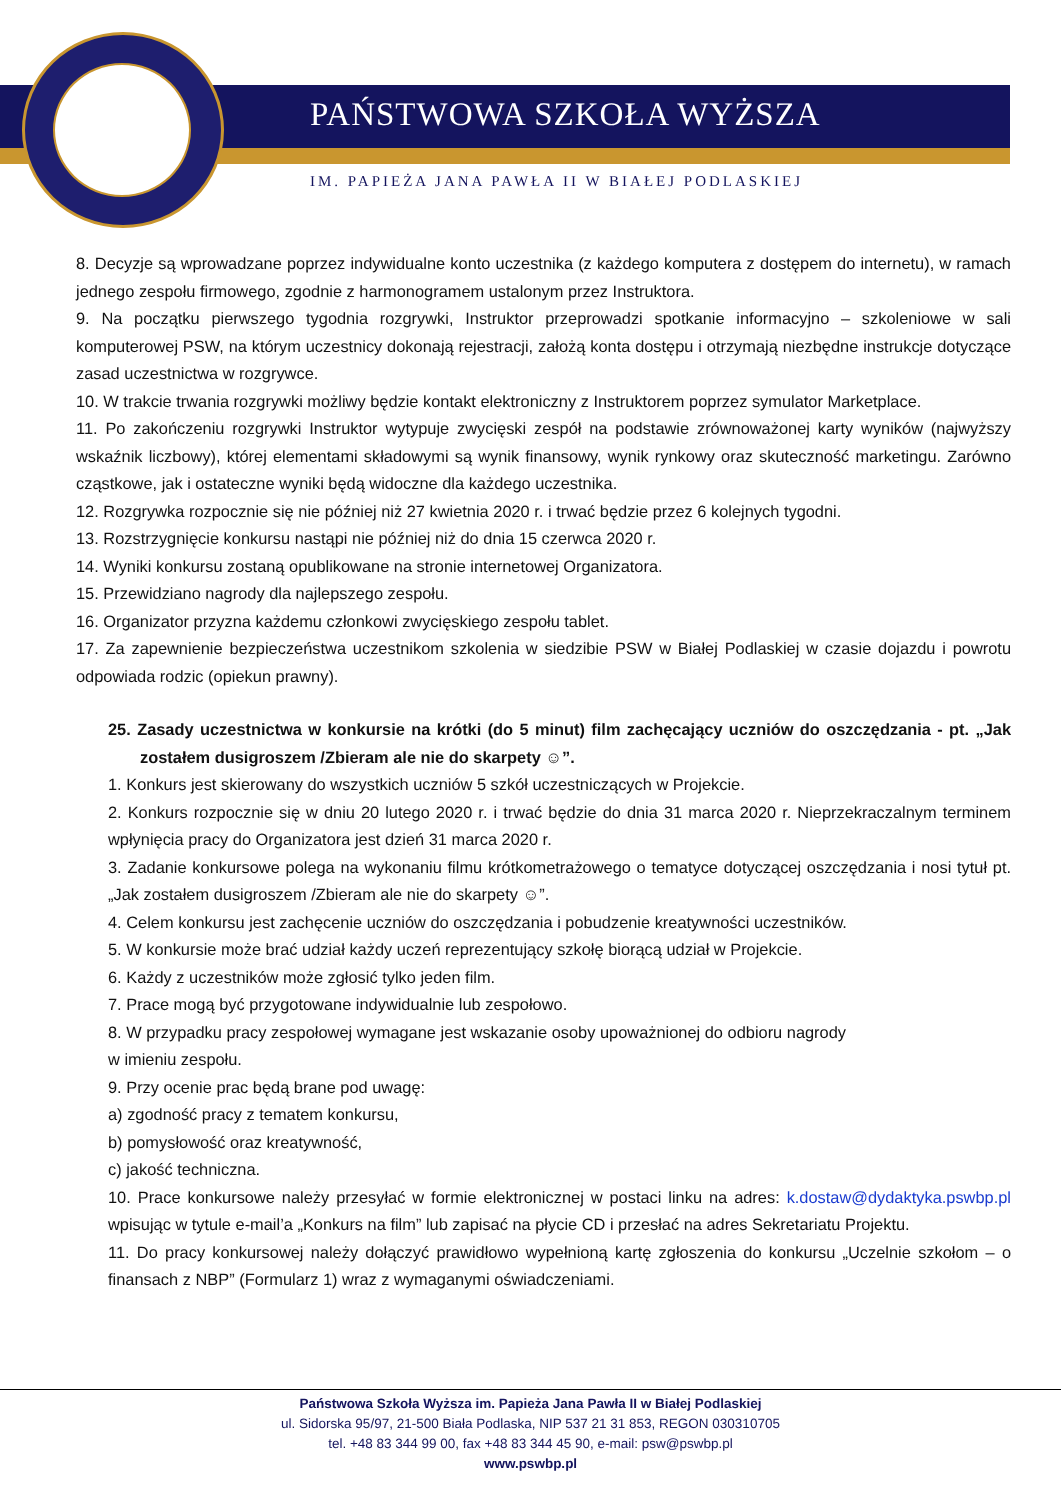PAŃSTWOWA SZKOŁA WYŻSZA
IM. PAPIEŻA JANA PAWŁA II W BIAŁEJ PODLASKIEJ
8. Decyzje są wprowadzane poprzez indywidualne konto uczestnika (z każdego komputera z dostępem do internetu), w ramach jednego zespołu firmowego, zgodnie z harmonogramem ustalonym przez Instruktora.
9. Na początku pierwszego tygodnia rozgrywki, Instruktor przeprowadzi spotkanie informacyjno – szkoleniowe w sali komputerowej PSW, na którym uczestnicy dokonają rejestracji, założą konta dostępu i otrzymają niezbędne instrukcje dotyczące zasad uczestnictwa w rozgrywce.
10. W trakcie trwania rozgrywki możliwy będzie kontakt elektroniczny z Instruktorem poprzez symulator Marketplace.
11. Po zakończeniu rozgrywki Instruktor wytypuje zwycięski zespół na podstawie zrównoważonej karty wyników (najwyższy wskaźnik liczbowy), której elementami składowymi są wynik finansowy, wynik rynkowy oraz skuteczność marketingu. Zarówno cząstkowe, jak i ostateczne wyniki będą widoczne dla każdego uczestnika.
12. Rozgrywka rozpocznie się nie później niż 27 kwietnia 2020 r. i trwać będzie przez 6 kolejnych tygodni.
13. Rozstrzygnięcie konkursu nastąpi nie później niż do dnia 15 czerwca 2020 r.
14. Wyniki konkursu zostaną opublikowane na stronie internetowej Organizatora.
15. Przewidziano nagrody dla najlepszego zespołu.
16. Organizator przyzna każdemu członkowi zwycięskiego zespołu tablet.
17. Za zapewnienie bezpieczeństwa uczestnikom szkolenia w siedzibie PSW w Białej Podlaskiej w czasie dojazdu i powrotu odpowiada rodzic (opiekun prawny).
25. Zasady uczestnictwa w konkursie na krótki (do 5 minut) film zachęcający uczniów do oszczędzania - pt. „Jak zostałem dusigroszem /Zbieram ale nie do skarpety ☺”.
1. Konkurs jest skierowany do wszystkich uczniów 5 szkół uczestniczących w Projekcie.
2. Konkurs rozpocznie się w dniu 20 lutego 2020 r. i trwać będzie do dnia 31 marca 2020 r. Nieprzekraczalnym terminem wpłynięcia pracy do Organizatora jest dzień 31 marca 2020 r.
3. Zadanie konkursowe polega na wykonaniu filmu krótkometrażowego o tematyce dotyczącej oszczędzania i nosi tytuł pt. „Jak zostałem dusigroszem /Zbieram ale nie do skarpety ☺”.
4. Celem konkursu jest zachęcenie uczniów do oszczędzania i pobudzenie kreatywności uczestników.
5. W konkursie może brać udział każdy uczeń reprezentujący szkołę biorącą udział w Projekcie.
6. Każdy z uczestników może zgłosić tylko jeden film.
7. Prace mogą być przygotowane indywidualnie lub zespołowo.
8. W przypadku pracy zespołowej wymagane jest wskazanie osoby upoważnionej do odbioru nagrody
w imieniu zespołu.
9. Przy ocenie prac będą brane pod uwagę:
a) zgodność pracy z tematem konkursu,
b) pomysłowość oraz kreatywność,
c) jakość techniczna.
10. Prace konkursowe należy przesyłać w formie elektronicznej w postaci linku na adres: k.dostaw@dydaktyka.pswbp.pl wpisując w tytule e-mail’a „Konkurs na film” lub zapisać na płycie CD i przesłać na adres Sekretariatu Projektu.
11. Do pracy konkursowej należy dołączyć prawidłowo wypełnioną kartę zgłoszenia do konkursu „Uczelnie szkołom – o finansach z NBP” (Formularz 1) wraz z wymaganymi oświadczeniami.
Państwowa Szkoła Wyższa im. Papieża Jana Pawła II w Białej Podlaskiej
ul. Sidorska 95/97, 21-500 Biała Podlaska, NIP 537 21 31 853, REGON 030310705
tel. +48 83 344 99 00, fax +48 83 344 45 90, e-mail: psw@pswbp.pl
www.pswbp.pl